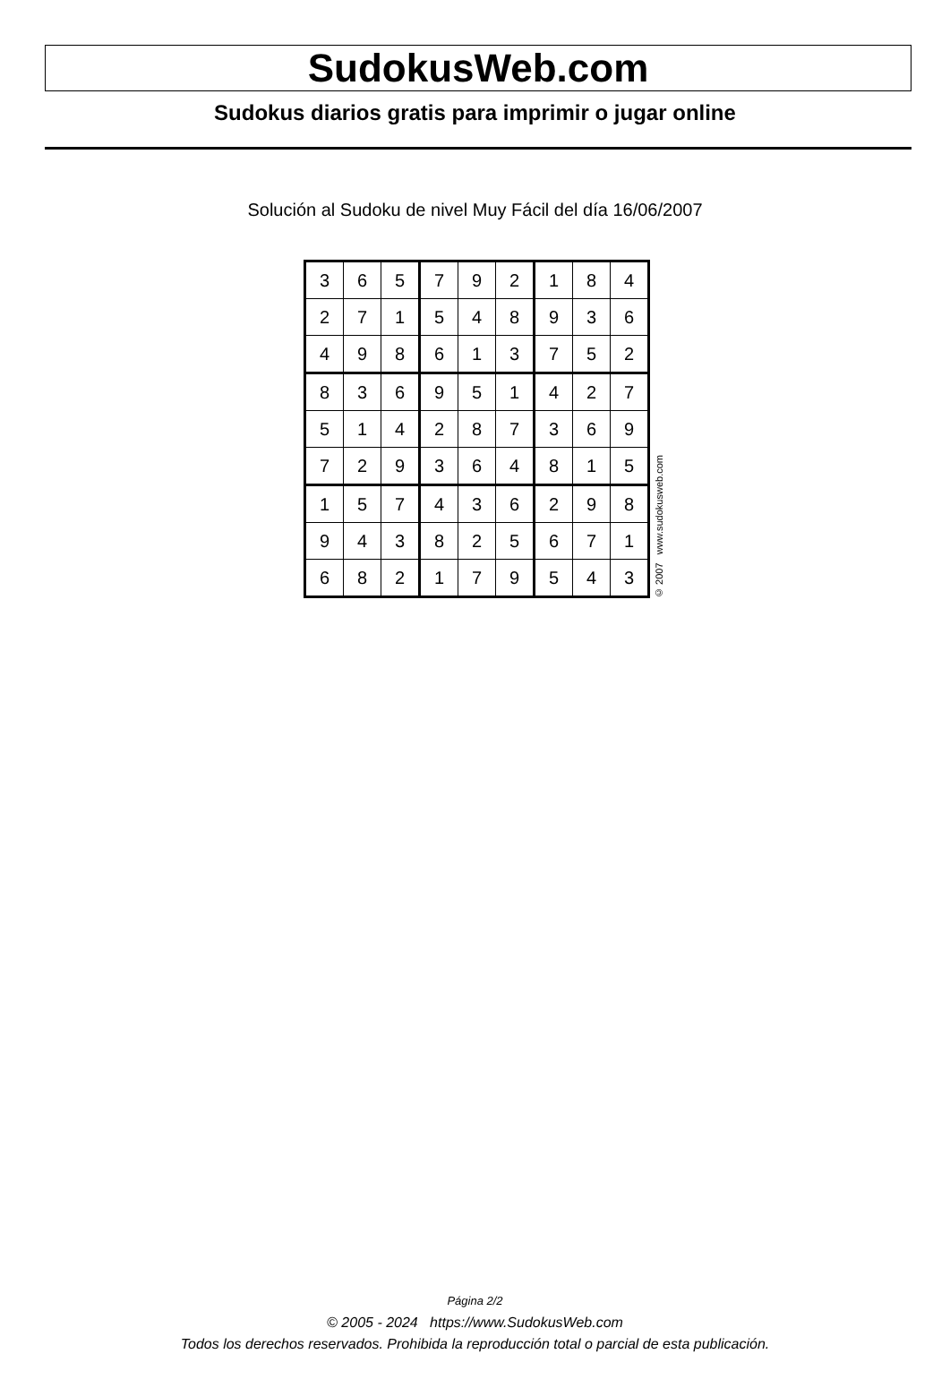SudokusWeb.com
Sudokus diarios gratis para imprimir o jugar online
Solución al Sudoku de nivel Muy Fácil del día 16/06/2007
| 3 | 6 | 5 | 7 | 9 | 2 | 1 | 8 | 4 |
| 2 | 7 | 1 | 5 | 4 | 8 | 9 | 3 | 6 |
| 4 | 9 | 8 | 6 | 1 | 3 | 7 | 5 | 2 |
| 8 | 3 | 6 | 9 | 5 | 1 | 4 | 2 | 7 |
| 5 | 1 | 4 | 2 | 8 | 7 | 3 | 6 | 9 |
| 7 | 2 | 9 | 3 | 6 | 4 | 8 | 1 | 5 |
| 1 | 5 | 7 | 4 | 3 | 6 | 2 | 9 | 8 |
| 9 | 4 | 3 | 8 | 2 | 5 | 6 | 7 | 1 |
| 6 | 8 | 2 | 1 | 7 | 9 | 5 | 4 | 3 |
© 2007 www.sudokusweb.com
Página 2/2
© 2005 - 2024 https://www.SudokusWeb.com
Todos los derechos reservados. Prohibida la reproducción total o parcial de esta publicación.